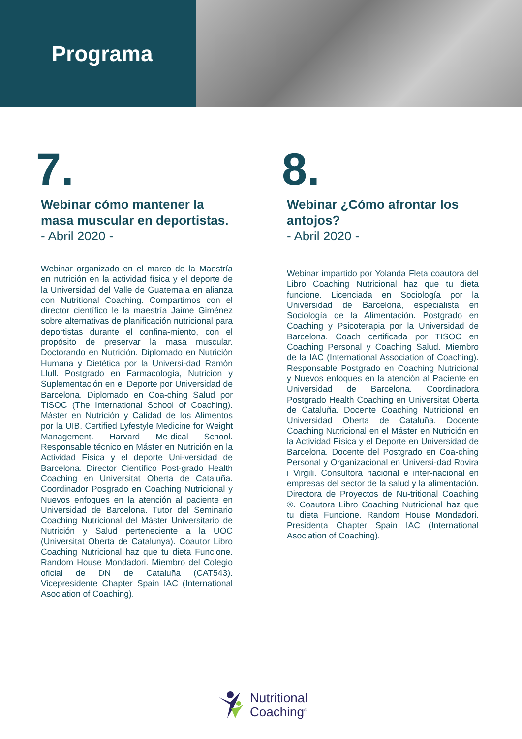Programa
7.
Webinar cómo mantener la masa muscular en deportistas. - Abril 2020 -
Webinar organizado en el marco de la Maestría en nutrición en la actividad física y el deporte de la Universidad del Valle de Guatemala en alianza con Nutritional Coaching. Compartimos con el director científico le la maestría Jaime Giménez sobre alternativas de planificación nutricional para deportistas durante el confina-miento, con el propósito de preservar la masa muscular. Doctorando en Nutrición. Diplomado en Nutrición Humana y Dietética por la Universi-dad Ramón Llull. Postgrado en Farmacología, Nutrición y Suplementación en el Deporte por Universidad de Barcelona. Diplomado en Coa-ching Salud por TISOC (The International School of Coaching). Máster en Nutrición y Calidad de los Alimentos por la UIB. Certified Lyfestyle Medicine for Weight Management. Harvard Me-dical School. Responsable técnico en Máster en Nutrición en la Actividad Física y el deporte Uni-versidad de Barcelona. Director Científico Post-grado Health Coaching en Universitat Oberta de Cataluña. Coordinador Posgrado en Coaching Nutricional y Nuevos enfoques en la atención al paciente en Universidad de Barcelona. Tutor del Seminario Coaching Nutricional del Máster Universitario de Nutrición y Salud perteneciente a la UOC (Universitat Oberta de Catalunya). Coautor Libro Coaching Nutricional haz que tu dieta Funcione. Random House Mondadori. Miembro del Colegio oficial de DN de Cataluña (CAT543). Vicepresidente Chapter Spain IAC (International Asociation of Coaching).
8.
Webinar ¿Cómo afrontar los antojos?
- Abril 2020 -
Webinar impartido por Yolanda Fleta coautora del Libro Coaching Nutricional haz que tu dieta funcione. Licenciada en Sociología por la Universidad de Barcelona, especialista en Sociología de la Alimentación. Postgrado en Coaching y Psicoterapia por la Universidad de Barcelona. Coach certificada por TISOC en Coaching Personal y Coaching Salud. Miembro de la IAC (International Association of Coaching). Responsable Postgrado en Coaching Nutricional y Nuevos enfoques en la atención al Paciente en Universidad de Barcelona. Coordinadora Postgrado Health Coaching en Universitat Oberta de Cataluña. Docente Coaching Nutricional en Universidad Oberta de Cataluña. Docente Coaching Nutricional en el Máster en Nutrición en la Actividad Física y el Deporte en Universidad de Barcelona. Docente del Postgrado en Coa-ching Personal y Organizacional en Universi-dad Rovira i Virgili. Consultora nacional e inter-nacional en empresas del sector de la salud y la alimentación. Directora de Proyectos de Nu-tritional Coaching ®. Coautora Libro Coaching Nutricional haz que tu dieta Funcione. Random House Mondadori. Presidenta Chapter Spain IAC (International Asociation of Coaching).
Nutritional
Coaching<sup>®</sup>